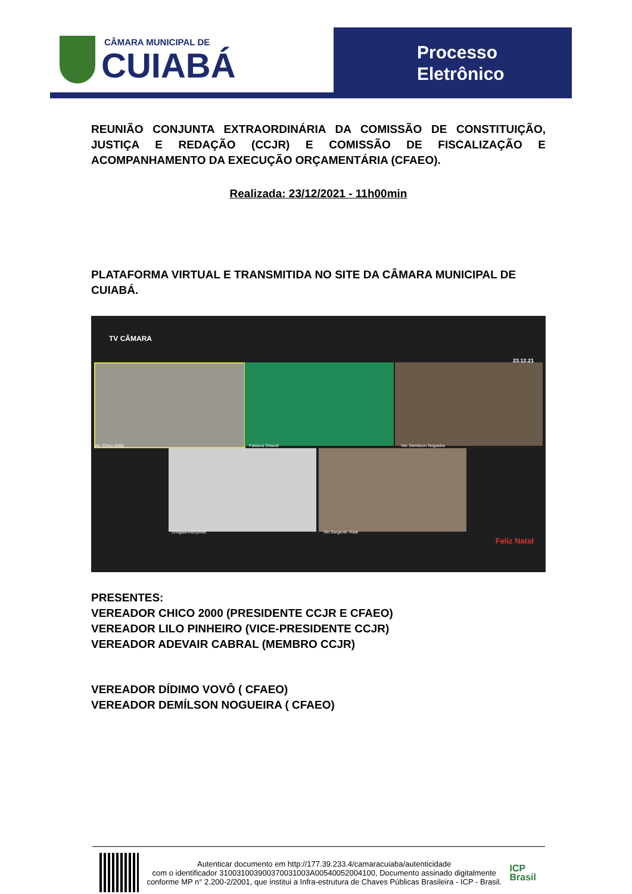CÂMARA MUNICIPAL DE
CUIABÁ
Processo
Eletrônico
REUNIÃO CONJUNTA EXTRAORDINÁRIA DA COMISSÃO DE CONSTITUIÇÃO, JUSTIÇA E REDAÇÃO (CCJR) E COMISSÃO DE FISCALIZAÇÃO E ACOMPANHAMENTO DA EXECUÇÃO ORÇAMENTÁRIA (CFAEO).
Realizada: 23/12/2021 - 11h00min
PLATAFORMA VIRTUAL E TRANSMITIDA NO SITE DA CÂMARA MUNICIPAL DE CUIABÁ.
TV CÂMARA
23.12.21
Ver. Chico 2000 Fabiana Orlandi Ver. Demilson Nogueira
Douglas-Intérprete Ver.Sargento Vidal
Feliz Natal
PRESENTES:
VEREADOR CHICO 2000 (PRESIDENTE CCJR E CFAEO)
VEREADOR LILO PINHEIRO (VICE-PRESIDENTE CCJR)
VEREADOR ADEVAIR CABRAL (MEMBRO CCJR)
VEREADOR DÍDIMO VOVÔ ( CFAEO)
VEREADOR DEMÍLSON NOGUEIRA ( CFAEO)
Autenticar documento em http://177.39.233.4/camaracuiaba/autenticidade
com o identificador 310031003900370031003A00540052004100, Documento assinado digitalmente conforme MP n° 2.200-2/2001, que institui a Infra-estrutura de Chaves Públicas Brasileira - ICP - Brasil.
ICP
Brasil